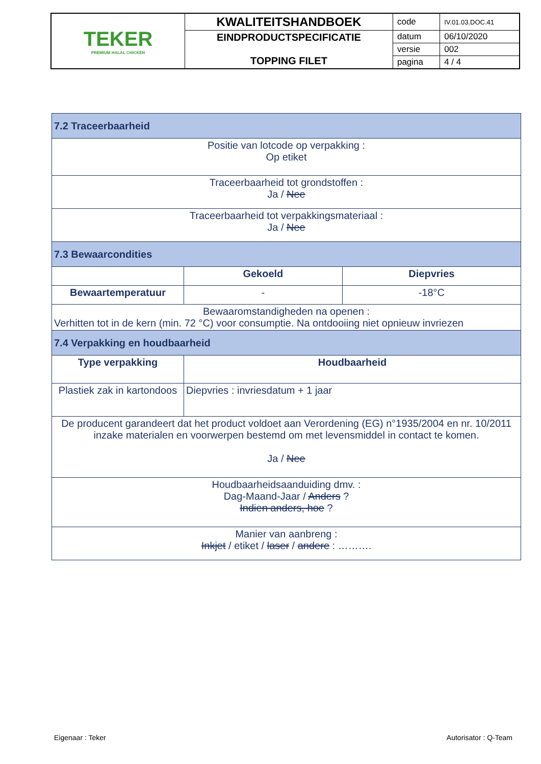| TEKER PREMIUM HALAL CHICKEN | KWALITEITSHANDBOEK | code | IV.01.03.DOC.41 |
| | EINDPRODUCTSPECIFICATIE TOPPING FILET | datum | 06/10/2020 |
| | | versie | 002 |
| | | pagina | 4 / 4 |
| 7.2 Traceerbaarheid | | |
| Positie van lotcode op verpakking : Op etiket | | |
| Traceerbaarheid tot grondstoffen : Ja / Nee | | |
| Traceerbaarheid tot verpakkingsmateriaal : Ja / Nee | | |
| 7.3 Bewaarcondities | | |
| | Gekoeld | Diepvries |
| Bewaartemperatuur | - | -18°C |
| Bewaaromstandigheden na openen : Verhitten tot in de kern (min. 72 °C) voor consumptie. Na ontdooiing niet opnieuw invriezen | | |
| 7.4 Verpakking en houdbaarheid | | |
| Type verpakking | Houdbaarheid | |
| Plastiek zak in kartondoos | Diepvries : invriesdatum + 1 jaar | |
| De producent garandeert dat het product voldoet aan Verordening (EG) n°1935/2004 en nr. 10/2011 inzake materialen en voorwerpen bestemd om met levensmiddel in contact te komen. Ja / Nee | | |
| Houdbaarheidsaanduiding dmv. : Dag-Maand-Jaar / Anders ? Indien anders, hoe ? | | |
| Manier van aanbreng : Inkjet / etiket / laser / andere : ………. | | |
Eigenaar : Teker Autorisator : Q-Team